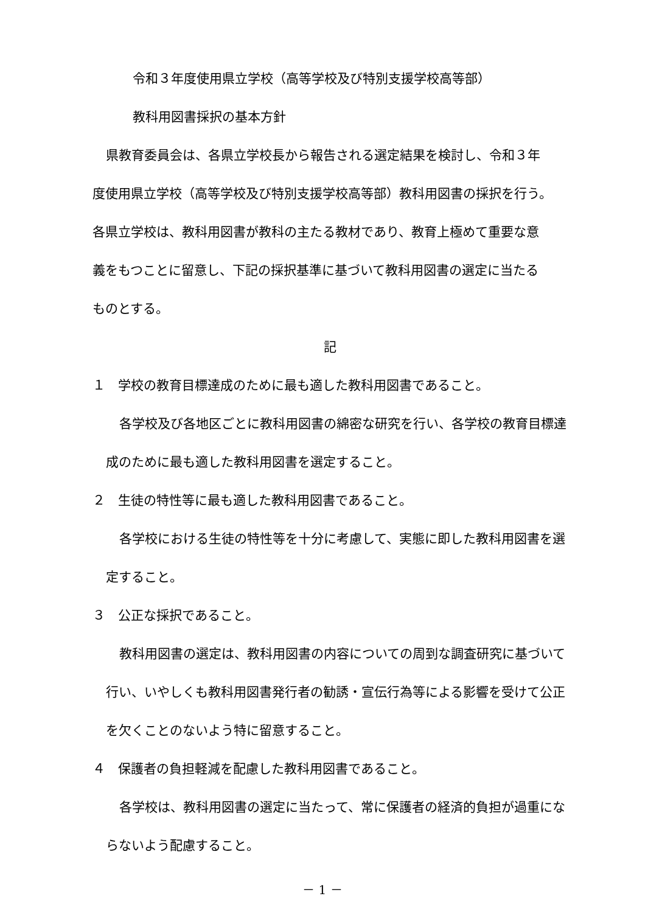令和３年度使用県立学校（高等学校及び特別支援学校高等部）
教科用図書採択の基本方針
県教育委員会は、各県立学校長から報告される選定結果を検討し、令和３年
度使用県立学校（高等学校及び特別支援学校高等部）教科用図書の採択を行う。
各県立学校は、教科用図書が教科の主たる教材であり、教育上極めて重要な意
義をもつことに留意し、下記の採択基準に基づいて教科用図書の選定に当たる
ものとする。
記
１　学校の教育目標達成のために最も適した教科用図書であること。
各学校及び各地区ごとに教科用図書の綿密な研究を行い、各学校の教育目標達成のために最も適した教科用図書を選定すること。
２　生徒の特性等に最も適した教科用図書であること。
各学校における生徒の特性等を十分に考慮して、実態に即した教科用図書を選定すること。
３　公正な採択であること。
教科用図書の選定は、教科用図書の内容についての周到な調査研究に基づいて行い、いやしくも教科用図書発行者の勧誘・宣伝行為等による影響を受けて公正を欠くことのないよう特に留意すること。
４　保護者の負担軽減を配慮した教科用図書であること。
各学校は、教科用図書の選定に当たって、常に保護者の経済的負担が過重にならないよう配慮すること。
－ 1 －